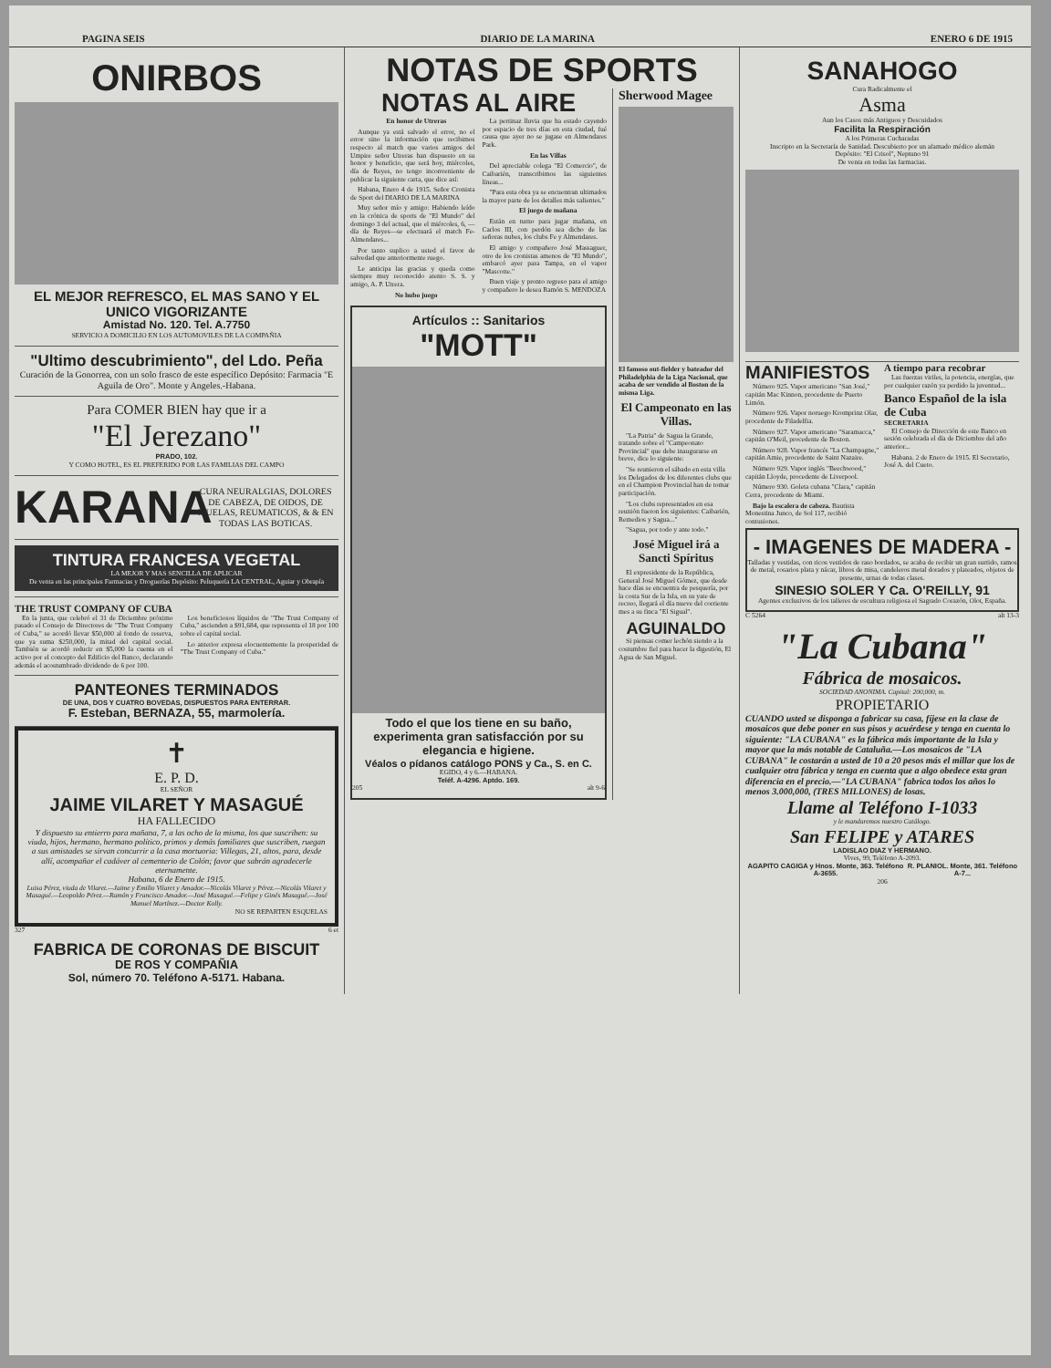PAGINA SEIS DIARIO DE LA MARINA ENERO 6 DE 1915
ONIRBOS
EL MEJOR REFRESCO, EL MAS SANO Y EL UNICO VIGORIZANTE
Amistad No. 120. Tel. A.7750
SERVICIO A DOMICILIO EN LOS AUTOMOVILES DE LA COMPAÑIA
"Ultimo descubrimiento", del Ldo. Peña
Curación de la Gonorrea, con un solo frasco de este específico Depósito: Farmacia "E Aguila de Oro". Monte y Angeles.-Habana.
Para COMER BIEN hay que ir a
"El Jerezano"
PRADO, 102.
Y COMO HOTEL, ES EL PREFERIDO POR LAS FAMILIAS DEL CAMPO
KARANA
CURA NEURALGIAS, DOLORES DE CABEZA, DE OIDOS, DE MUELAS, REUMATICOS, & & EN TODAS LAS BOTICAS.
TINTURA FRANCESA VEGETAL
LA MEJOR Y MAS SENCILLA DE APLICAR
De venta en las principales Farmacias y Droguerías Depósito: Peluquería LA CENTRAL, Aguiar y Obrapía
THE TRUST COMPANY OF CUBA
En la junta, que celebró el 31 de Diciembre próximo pasado el Consejo de Directores de "The Trust Company of Cuba," se acordó llevar $50,000 al fondo de reserva, que ya suma $250,000, la mitad del capital social. También se acordó reducir en $5,000 la cuenta en el activo por el concepto del Edificio del Banco, declarando además el acostumbrado dividendo de 6 por 100.
Los beneficiosos líquidos de "The Trust Company of Cuba," ascienden a $91,684, que representa el 18 por 100 sobre el capital social.
Lo anterior expresa elocuentemente la prosperidad de "The Trust Company of Cuba."
PANTEONES TERMINADOS
DE UNA, DOS Y CUATRO BOVEDAS, DISPUESTOS PARA ENTERRAR.
F. Esteban, BERNAZA, 55, marmolería.
✝
E. P. D.
EL SEÑOR
JAIME VILARET Y MASAGUÉ
HA FALLECIDO
Y dispuesto su entierro para mañana, 7, a las ocho de la misma, los que suscriben: su viuda, hijos, hermano, hermano político, primos y demás familiares que suscriben, ruegan a sus amistades se sirvan concurrir a la casa mortuoria: Villegas, 21, altos, para, desde allí, acompañar el cadáver al cementerio de Colón; favor que sabrán agradecerle eternamente.
Habana, 6 de Enero de 1915.
Luisa Pérez, viuda de Vilaret.—Jaime y Emilio Vilaret y Amador.—Nicolás Vilaret y Pérez.—Nicolás Vilaret y Masagué.—Leopoldo Pérez.—Ramón y Francisco Amador.—José Masagué.—Felipe y Ginés Masagué.—José Manuel Martínez.—Doctor Kolly.
NO SE REPARTEN ESQUELAS
327 6 et
FABRICA DE CORONAS DE BISCUIT
DE ROS Y COMPAÑIA
Sol, número 70. Teléfono A-5171. Habana.
NOTAS DE SPORTS
NOTAS AL AIRE
En honor de Utreras
Aunque ya está salvado el error, no el error sino la información que recibimos respecto al match que varios amigos del Umpire señor Utreras han dispuesto en su honor y beneficio, que será hoy, miércoles, día de Reyes, no tengo inconveniente de publicar la siguiente carta, que dice así:
Habana, Enero 4 de 1915. Señor Cronista de Sport del DIARIO DE LA MARINA
Muy señor mío y amigo: Habiendo leído en la crónica de sports de "El Mundo" del domingo 3 del actual, que el miércoles, 6, —día de Reyes—se efectuará el match Fe-Almendares...
Por tanto suplico a usted el favor de salvedad que anteriormente ruego.
Le anticipa las gracias y queda como siempre muy reconocido atento S. S. y amigo, A. P. Utrera.
No hubo juego
La pertinaz lluvia que ha estado cayendo por espacio de tres días en esta ciudad, fué causa que ayer no se jugase en Almendares Park.
En las Villas
Del apreciable colega "El Comercio", de Caibarién, transcribimos las siguientes líneas...
"Para esta obra ya se encuentran ultimados la mayor parte de los detalles más salientes."
El juego de mañana
Están en turno para jugar mañana, en Carlos III, con perdón sea dicho de las señoras nubes, los clubs Fe y Almendares.
El amigo y compañero José Massaguer, otro de los cronistas amenos de "El Mundo", embarcó ayer para Tampa, en el vapor "Mascotte."
Buen viaje y pronto regreso para el amigo y compañero le desea Ramón S. MENDOZA
Artículos :: Sanitarios
"MOTT"
Todo el que los tiene en su baño, experimenta gran satisfacción por su elegancia e higiene.
Véalos o pídanos catálogo PONS y Ca., S. en C.
EGIDO, 4 y 6.—HABANA.
Teléf. A-4296. Aptdo. 169.
205 alt 9-6
Sherwood Magee
El famoso out-fielder y bateador del Philadelphia de la Liga Nacional, que acaba de ser vendido al Boston de la misma Liga.
El Campeonato en las Villas.
"La Patria" de Sagua la Grande, tratando sobre el "Campeonato Provincial" que debe inaugurarse en breve, dice lo siguiente:
"Se reunieron el sábado en esta villa los Delegados de los diferentes clubs que en el Champion Provincial han de tomar participación.
"Los clubs representados en esa reunión fueron los siguientes: Caibarién, Remedios y Sagua..."
"Sagua, por todo y ante todo."
José Miguel irá a Sancti Spíritus
El expresidente de la República, General José Miguel Gómez, que desde hace días se encuentra de pesquería, por la costa Sur de la Isla, en su yate de recreo, llegará el día nueve del corriente mes a su finca "El Sigual".
AGUINALDO
Si piensas comer lechón siendo a la costumbre fiel para hacer la digestión, El Agua de San Miguel.
SANAHOGO
Cura Radicalmente el
Asma
Aun los Casos más Antiguos y Descuidados
Facilita la Respiración
A los Primeras Cucharadas
Inscripto en la Secretaría de Sanidad. Descubierto por un afamado médico alemán
Depósito: "El Crisol", Neptuno 91
De venta en todas las farmacias.
MANIFIESTOS
Número 925. Vapor americano "San José," capitán Mac Kinnon, procedente de Puerto Limón.
Número 926. Vapor noruego Kromprinz Olar, procedente de Filadelfia.
Número 927. Vapor americano "Saramacca," capitán O'Meil, procedente de Boston.
Número 928. Vapor francés "La Champagne," capitán Amie, procedente de Saint Nazaire.
Número 929. Vapor inglés "Beechwood," capitán Lloyde, procedente de Liverpool.
Número 930. Goleta cubana "Clara," capitán Cerra, procedente de Miami.
Bajo la escalera de cabeza. Bautista Monestina Junco, de Sol 117, recibió contusiones.
A tiempo para recobrar
Las fuerzas viriles, la potencia, energías, que por cualquier razón ya perdido la juventud...
Banco Español de la isla de Cuba
SECRETARIA
El Consejo de Dirección de este Banco en sesión celebrada el día de Diciembre del año anterior...
Habana. 2 de Enero de 1915. El Secretario, José A. del Cueto.
- IMAGENES DE MADERA -
Talladas y vestidas, con ricos vestidos de raso bordados, se acaba de recibir un gran surtido, ramos de metal, rosarios plata y nácar, libros de misa, candeleros metal dorados y plateados, objetos de presente, urnas de todas clases.
SINESIO SOLER Y Ca. O'REILLY, 91
Agentes exclusivos de los talleres de escultura religiosa el Sagrado Corazón, Olot, España.
C 5264 alt 13-3
"La Cubana"
Fábrica de mosaicos.
SOCIEDAD ANONIMA. Capital: 200,000, m.
PROPIETARIO
CUANDO usted se disponga a fabricar su casa, fíjese en la clase de mosaicos que debe poner en sus pisos y acuérdese y tenga en cuenta lo siguiente: "LA CUBANA" es la fábrica más importante de la Isla y mayor que la más notable de Cataluña.—Los mosaicos de "LA CUBANA" le costarán a usted de 10 a 20 pesos más el millar que los de cualquier otra fábrica y tenga en cuenta que a algo obedece esta gran diferencia en el precio.—"LA CUBANA" fabrica todos los años lo menos 3.000,000, (TRES MILLONES) de losas.
Llame al Teléfono I-1033
y le mandaremos nuestro Catálogo.
San FELIPE y ATARES
LADISLAO DIAZ Y HERMANO.
Vives, 99, Teléfono A-2093.
AGAPITO CAGIGA y Hnos. Monte, 363. Teléfono A-3655. R. PLANIOL. Monte, 361. Teléfono A-7...
206